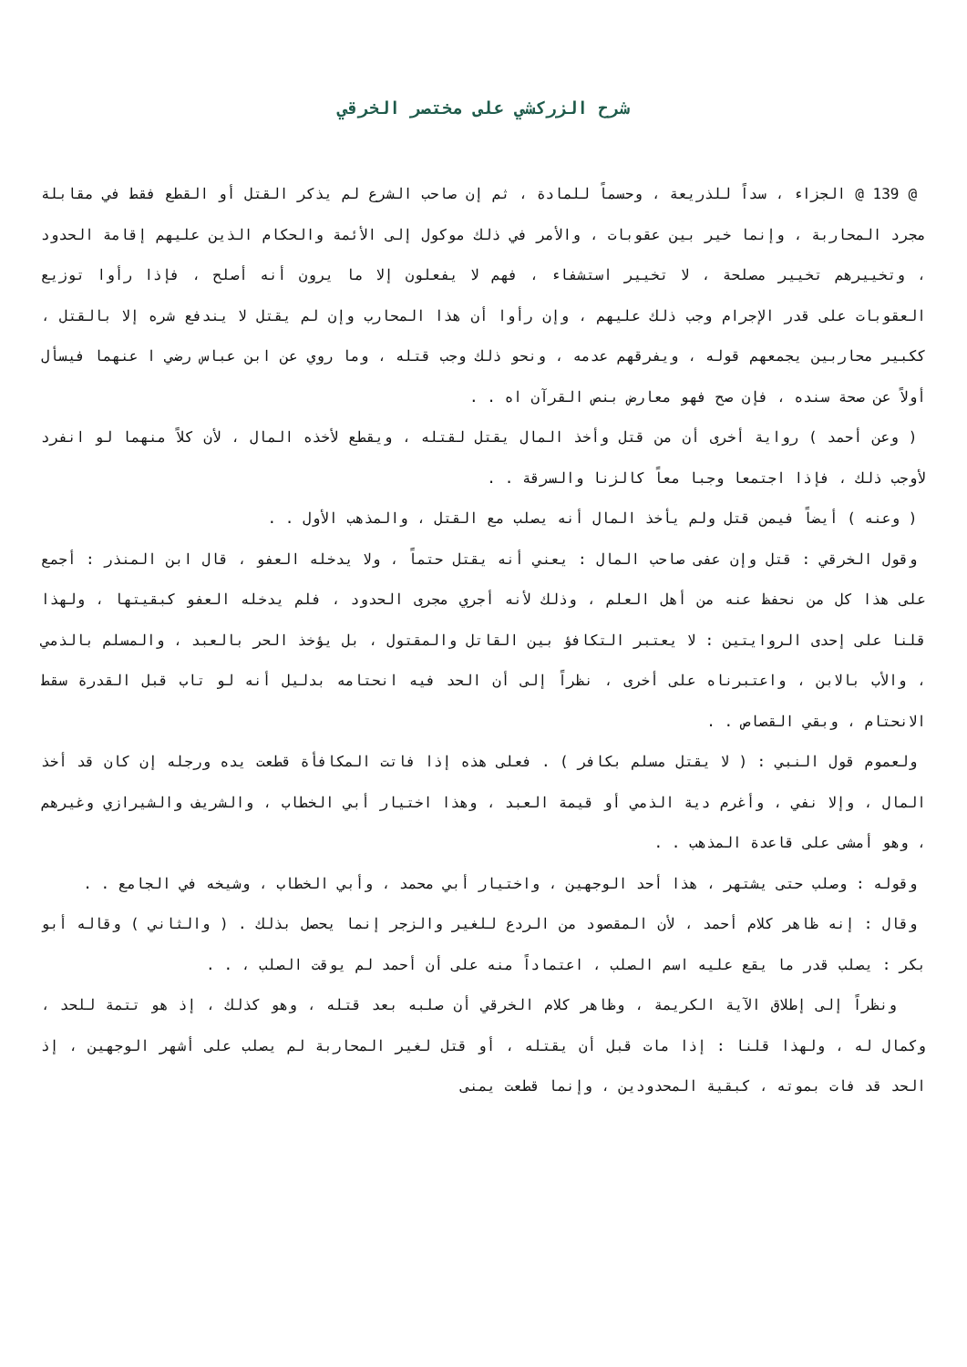شرح الزركشي على مختصر الخرقي
@ 139 @ الجزاء ، سداً للذريعة ، وحسماً للمادة ، ثم إن صاحب الشرع لم يذكر القتل أو القطع فقط في مقابلة مجرد المحاربة ، وإنما خير بين عقوبات ، والأمر في ذلك موكول إلى الأئمة والحكام الذين عليهم إقامة الحدود ، وتخييرهم تخيير مصلحة ، لا تخيير استشفاء ، فهم لا يفعلون إلا ما يرون أنه أصلح ، فإذا رأوا توزيع العقوبات على قدر الإجرام وجب ذلك عليهم ، وإن رأوا أن هذا المحارب وإن لم يقتل لا يندفع شره إلا بالقتل ، ككبير محاربين يجمعهم قوله ، ويفرقهم عدمه ، ونحو ذلك وجب قتله ، وما روي عن ابن عباس رضي ا عنهما فيسأل أولاً عن صحة سنده ، فإن صح فهو معارض بنص القرآن اه . .
( وعن أحمد ) رواية أخرى أن من قتل وأخذ المال يقتل لقتله ، ويقطع لأخذه المال ، لأن كلاً منهما لو انفرد لأوجب ذلك ، فإذا اجتمعا وجبا معاً كالزنا والسرقة . .
( وعنه ) أيضاً فيمن قتل ولم يأخذ المال أنه يصلب مع القتل ، والمذهب الأول . .
وقول الخرقي : قتل وإن عفى صاحب المال : يعني أنه يقتل حتماً ، ولا يدخله العفو ، قال ابن المنذر : أجمع على هذا كل من نحفظ عنه من أهل العلم ، وذلك لأنه أجري مجرى الحدود ، فلم يدخله العفو كبقيتها ، ولهذا قلنا على إحدى الروايتين : لا يعتبر التكافؤ بين القاتل والمقتول ، بل يؤخذ الحر بالعبد ، والمسلم بالذمي ، والأب بالابن ، واعتبرناه على أخرى ، نظراً إلى أن الحد فيه انحتامه بدليل أنه لو تاب قبل القدرة سقط الانحتام ، وبقي القصاص . .
ولعموم قول النبي : ( لا يقتل مسلم بكافر ) . فعلى هذه إذا فاتت المكافأة قطعت يده ورجله إن كان قد أخذ المال ، وإلا نفي ، وأغرم دية الذمي أو قيمة العبد ، وهذا اختيار أبي الخطاب ، والشريف والشيرازي وغيرهم ، وهو أمشى على قاعدة المذهب . .
وقوله : وصلب حتى يشتهر ، هذا أحد الوجهين ، واختيار أبي محمد ، وأبي الخطاب ، وشيخه في الجامع . .
وقال : إنه ظاهر كلام أحمد ، لأن المقصود من الردع للغير والزجر إنما يحصل بذلك . ( والثاني ) وقاله أبو بكر : يصلب قدر ما يقع عليه اسم الصلب ، اعتماداً منه على أن أحمد لم يوقت الصلب ، . .
ونظراً إلى إطلاق الآية الكريمة ، وظاهر كلام الخرقي أن صلبه بعد قتله ، وهو كذلك ، إذ هو تتمة للحد ، وكمال له ، ولهذا قلنا : إذا مات قبل أن يقتله ، أو قتل لغير المحاربة لم يصلب على أشهر الوجهين ، إذ الحد قد فات بموته ، كبقية المحدودين ، وإنما قطعت يمنى